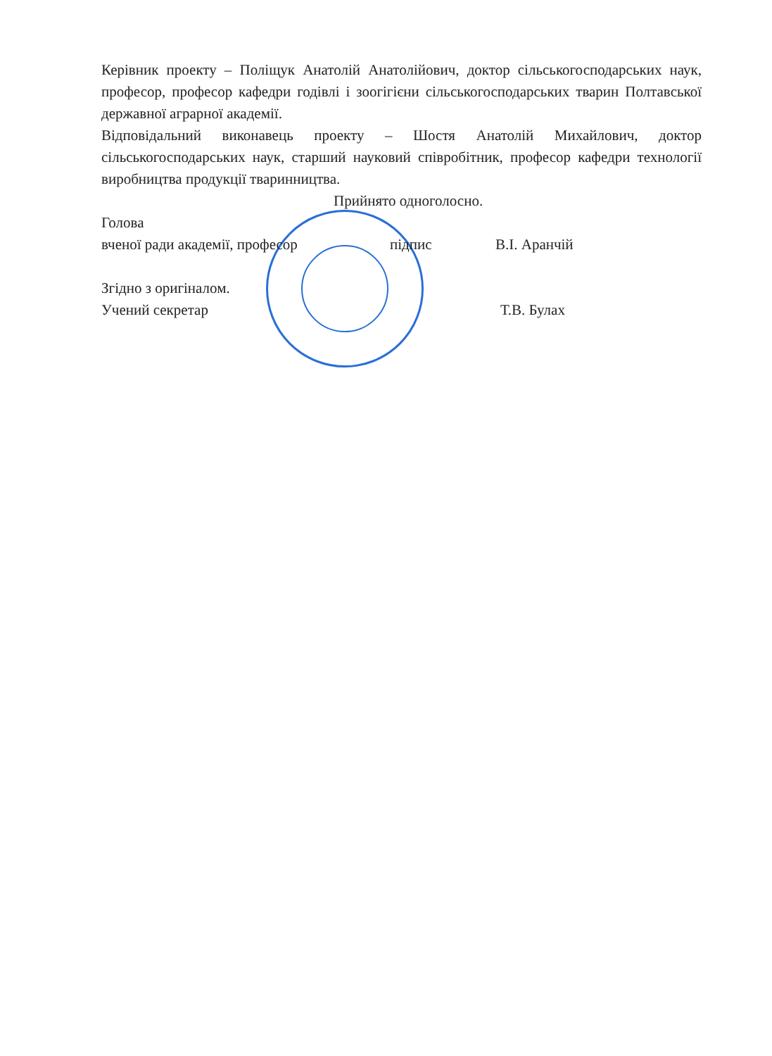Керівник проекту – Поліщук Анатолій Анатолійович, доктор сільськогосподарських наук, професор, професор кафедри годівлі і зоогігієни сільськогосподарських тварин Полтавської державної аграрної академії.
Відповідальний виконавець проекту – Шостя Анатолій Михайлович, доктор сільськогосподарських наук, старший науковий співробітник, професор кафедри технології виробництва продукції тваринництва.
Прийнято одноголосно.
Голова
вченої ради академії, професор підпис В.І. Аранчій
Згідно з оригіналом.
Учений секретар Т.В. Булах